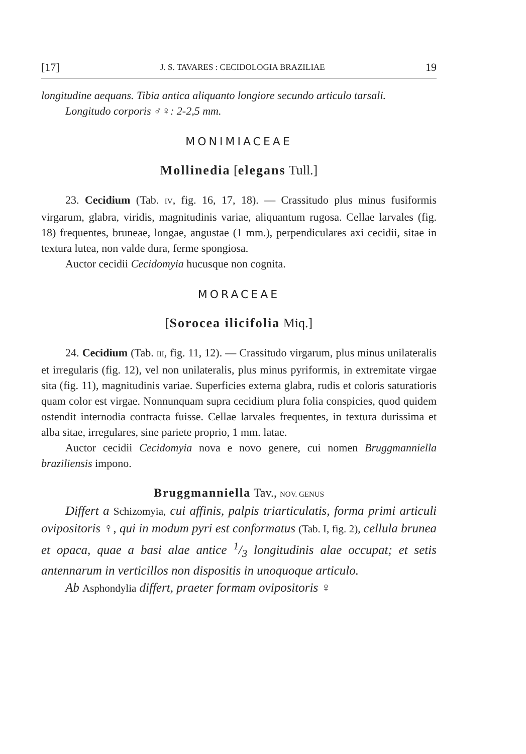[17] J. S. TAVARES : CECIDOLOGIA BRAZILIAE 19
longitudine aequans. Tibia antica aliquanto longiore secundo articulo tarsali.
Longitudo corporis ♂♀: 2-2,5 mm.
MONIMIACEAE
Mollinedia [elegans Tull.]
23. Cecidium (Tab. IV, fig. 16, 17, 18). — Crassitudo plus minus fusiformis virgarum, glabra, viridis, magnitudinis variae, aliquantum rugosa. Cellae larvales (fig. 18) frequentes, bruneae, longae, angustae (1 mm.), perpendiculares axi cecidii, sitae in textura lutea, non valde dura, ferme spongiosa.
Auctor cecidii Cecidomyia hucusque non cognita.
MORACEAE
[Sorocea ilicifolia Miq.]
24. Cecidium (Tab. III, fig. 11, 12). — Crassitudo virgarum, plus minus unilateralis et irregularis (fig. 12), vel non unilateralis, plus minus pyriformis, in extremitate virgae sita (fig. 11), magnitudinis variae. Superficies externa glabra, rudis et coloris saturatioris quam color est virgae. Nonnunquam supra cecidium plura folia conspicies, quod quidem ostendit internodia contracta fuisse. Cellae larvales frequentes, in textura durissima et alba sitae, irregulares, sine pariete proprio, 1 mm. latae.
Auctor cecidii Cecidomyia nova e novo genere, cui nomen Bruggmanniella braziliensis impono.
Bruggmanniella Tav., NOV. GENUS
Differt a Schizomyia, cui affinis, palpis triarticulatis, forma primi articuli ovipositoris ♀, qui in modum pyri est conformatus (Tab. I, fig. 2), cellula brunea et opaca, quae a basi alae antice 1/3 longitudinis alae occupat; et setis antennarum in verticillos non dispositis in unoquoque articulo.
Ab Asphondylia differt, praeter formam ovipositoris ♀